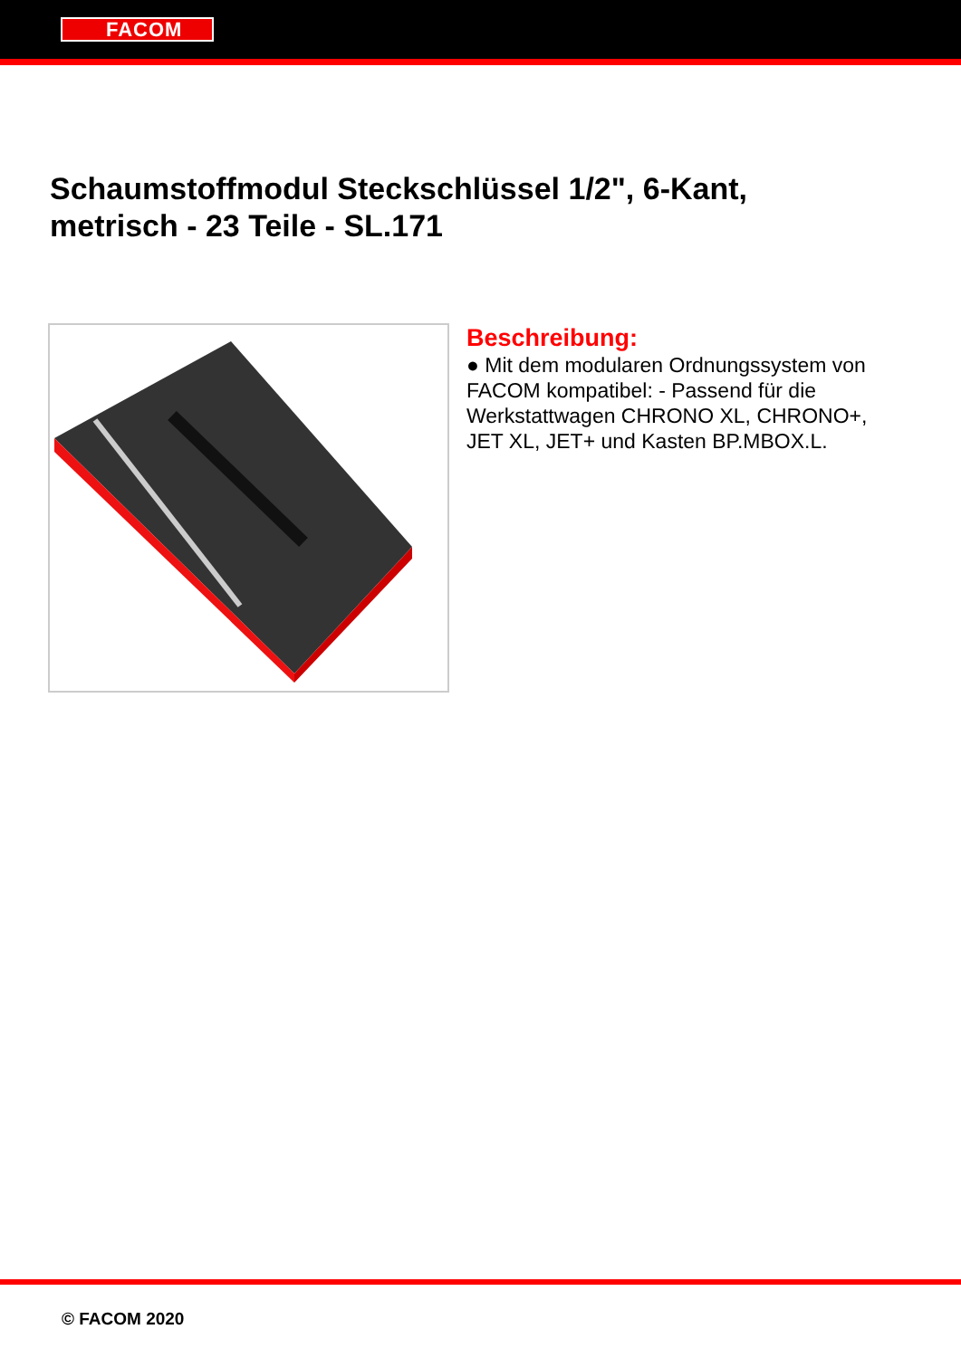FACOM
Schaumstoffmodul Steckschlüssel 1/2", 6-Kant, metrisch - 23 Teile - SL.171
Beschreibung:
● Mit dem modularen Ordnungssystem von FACOM kompatibel: - Passend für die Werkstattwagen CHRONO XL, CHRONO+, JET XL, JET+ und Kasten BP.MBOX.L.
© FACOM 2020